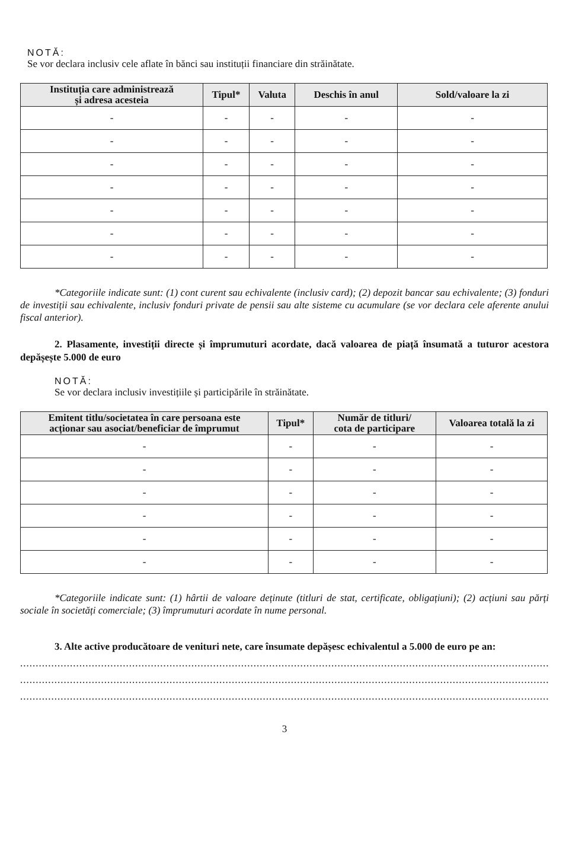NOTĂ:
Se vor declara inclusiv cele aflate în bănci sau instituții financiare din străinătate.
| Instituția care administrează și adresa acesteia | Tipul* | Valuta | Deschis în anul | Sold/valoare la zi |
| --- | --- | --- | --- | --- |
| - | - | - | - | - |
| - | - | - | - | - |
| - | - | - | - | - |
| - | - | - | - | - |
| - | - | - | - | - |
| - | - | - | - | - |
| - | - | - | - | - |
*Categoriile indicate sunt: (1) cont curent sau echivalente (inclusiv card); (2) depozit bancar sau echivalente; (3) fonduri de investiții sau echivalente, inclusiv fonduri private de pensii sau alte sisteme cu acumulare (se vor declara cele aferente anului fiscal anterior).
2. Plasamente, investiții directe și împrumuturi acordate, dacă valoarea de piață însumată a tuturor acestora depășește 5.000 de euro
NOTĂ:
Se vor declara inclusiv investițiile și participările în străinătate.
| Emitent titlu/societatea în care persoana este acționar sau asociat/beneficiar de împrumut | Tipul* | Număr de titluri/ cota de participare | Valoarea totală la zi |
| --- | --- | --- | --- |
| - | - | - | - |
| - | - | - | - |
| - | - | - | - |
| - | - | - | - |
| - | - | - | - |
| - | - | - | - |
*Categoriile indicate sunt: (1) hârtii de valoare deținute (titluri de stat, certificate, obligațiuni); (2) acțiuni sau părți sociale în societăți comerciale; (3) împrumuturi acordate în nume personal.
3. Alte active producătoare de venituri nete, care însumate depășesc echivalentul a 5.000 de euro pe an:
..................................................................................................................................................................................................
..................................................................................................................................................................................................
..................................................................................................................................................................................................
3